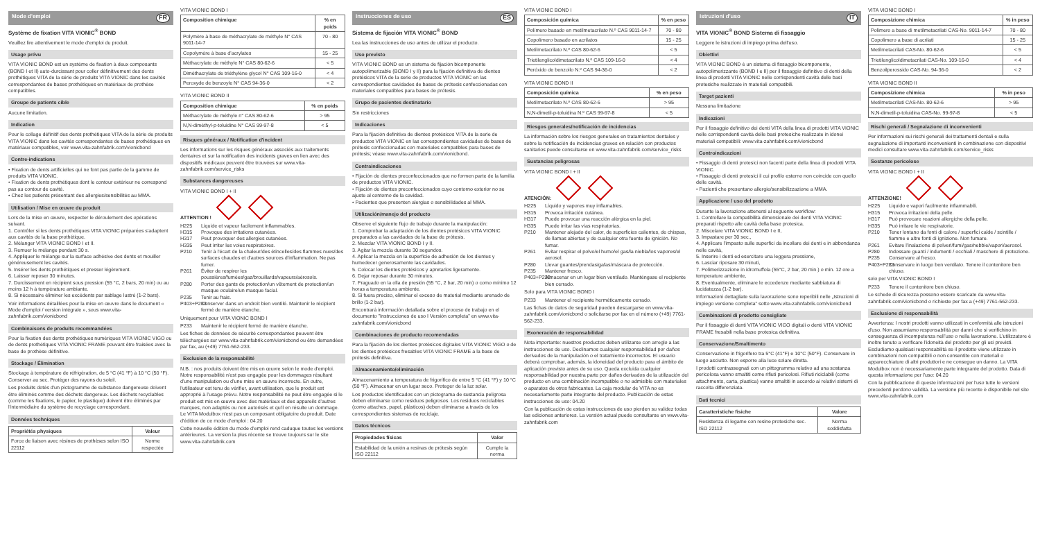Mode d'emploi FR
Système de fixation VITA VIONIC<sup>®</sup> BOND
Veuillez lire attentivement le mode d'emploi du produit.
Usage prévu
VITA VIONIC BOND est un système de fixation à deux composants (BOND I et II) auto-durcissant pour coller définitivement des dents prothétiques VITA de la série de produits VITA VIONIC dans les cavités correspondantes de bases prothétiques en matériaux de prothèse compatibles.
Groupe de patients cible
Aucune limitation.
Indication
Pour le collage définitif des dents prothétiques VITA de la série de produits VITA VIONIC dans les cavités correspondantes de bases prothétiques en matériaux compatibles, voir www.vita-zahnfabrik.com/vionicbond
Contre-indications
• Fixation de dents artificielles qui ne font pas partie de la gamme de produits VITA VIONIC.
• Fixation de dents prothétiques dont le contour extérieur ne correspond pas au contour de cavité.
• Chez les patients présentant des allergies/sensibilités au MMA.
Utilisation / Mise en œuvre du produit
Lors de la mise en œuvre, respecter le déroulement des opérations suivant.
1. Contrôler si les dents prothétiques VITA VIONIC préparées s'adaptent aux cavités de la base prothétique.
2. Mélanger VITA VIONIC BOND I et II.
3. Remuer le mélange pendant 30 s.
4. Appliquer le mélange sur la surface adhésive des dents et mouiller généreusement les cavités.
5. Insérer les dents prothétiques et presser légèrement.
6. Laisser reposer 30 minutes.
7. Durcissement en récipient sous pression (55 °C, 2 bars, 20 min) ou au moins 12 h à température ambiante.
8. Si nécessaire éliminer les excédents par sablage lustré (1-2 bars).
Voir informations détaillées pour la mise en œuvre dans le document « Mode d'emploi / version intégrale », sous www.vita-zahnfabrik.com/vionicbond
Combinaisons de produits recommandées
Pour la fixation des dents prothétiques numériques VITA VIONIC VIGO ou de dents prothétiques VITA VIONIC FRAME pouvant être fraisées avec la base de prothèse définitive.
Stockage / Élimination
Stockage à température de réfrigération, de 5 °C (41 °F) à 10 °C (50 °F). Conserver au sec. Protéger des rayons du soleil.
Les produits dotés d'un pictogramme de substance dangereuse doivent être éliminés comme des déchets dangereux. Les déchets recyclables (comme les fixations, le papier, le plastique) doivent être éliminés par l'intermédiaire du système de recyclage correspondant.
Données techniques
| Propriétés physiques | Valeur |
| --- | --- |
| Force de liaison avec résines de prothèses selon ISO 22112 | Norme respectée |
VITA VIONIC BOND I
| Composition chimique | % en poids |
| --- | --- |
| Polymère à base de méthacrylate de méthyle N° CAS 9011-14-7 | 70 - 80 |
| Copolymère à base d'acrylates | 15 - 25 |
| Méthacrylate de méthyle N° CAS 80-62-6 | < 5 |
| Diméthacrylate de triéthylène glycol N° CAS 109-16-0 | < 4 |
| Peroxyde de benzoyle N° CAS 94-36-0 | < 2 |
VITA VIONIC BOND II
| Composition chimique | % en poids |
| --- | --- |
| Méthacrylate de méthyle n° CAS 80-62-6 | > 95 |
| N,N-diméthyl-p-toluidine N° CAS 99-97-8 | < 5 |
Risques généraux / Notification d'incident
Les informations sur les risques généraux associés aux traitements dentaires et sur la notification des incidents graves en lien avec des dispositifs médicaux peuvent être trouvées sur www.vita-zahnfabrik.com/service_risks
Substances dangereuses
VITA VIONIC BOND I + II
ATTENTION !
H225 Liquide et vapeur facilement inflammables.
H315 Provoque des irritations cutanées.
H317 Peut provoquer des allergies cutanées.
H335 Peut irriter les voies respiratoires.
P210 Tenir à l'écart de la chaleur/des étincelles/des flammes nues/des surfaces chaudes et d'autres sources d'inflammation. Ne pas fumer.
P261 Éviter de respirer les poussières/fumées/gaz/brouillards/vapeurs/aérosols.
P280 Porter des gants de protection/un vêtement de protection/un masque oculaire/un masque facial.
P235 Tenir au frais.
P403+P233 Conserver dans un endroit bien ventilé. Maintenir le récipient fermé de manière étanche.
Uniquement pour VITA VIONIC BOND I
P233 Maintenir le récipient fermé de manière étanche.
Les fiches de données de sécurité correspondantes peuvent être téléchargées sur www.vita-zahnfabrik.com/vionicbond ou être demandées par fax, au (+49) 7761-562-233.
Exclusion de la responsabilité
N.B. : nos produits doivent être mis en œuvre selon le mode d'emploi. Notre responsabilité n'est pas engagée pour les dommages résultant d'une manipulation ou d'une mise en œuvre incorrecte. En outre, l'utilisateur est tenu de vérifier, avant utilisation, que le produit est approprié à l'usage prévu. Notre responsabilité ne peut être engagée si le produit est mis en œuvre avec des matériaux et des appareils d'autres marques, non adaptés ou non autorisés et qu'il en résulte un dommage. Le VITA Modulbox n'est pas un composant obligatoire du produit. Date d'édition de ce mode d'emploi : 04.20
Cette nouvelle édition du mode d'emploi rend caduque toutes les versions antérieures. La version la plus récente se trouve toujours sur le site www.vita-zahnfabrik.com
Instrucciones de uso ES
Sistema de fijación VITA VIONIC<sup>®</sup> BOND
Lea las instrucciones de uso antes de utilizar el producto.
Uso previsto
VITA VIONIC BOND es un sistema de fijación bicomponente autopolimerizable (BOND I y II) para la fijación definitiva de dientes protésicos VITA de la serie de productos VITA VIONIC en las correspondientes cavidades de bases de prótesis confeccionadas con materiales compatibles para bases de prótesis.
Grupo de pacientes destinatario
Sin restricciones
Indicaciones
Para la fijación definitiva de dientes protésicos VITA de la serie de productos VITA VIONIC en las correspondientes cavidades de bases de prótesis confeccionadas con materiales compatibles para bases de prótesis; véase www.vita-zahnfabrik.com/vionicbond.
Contraindicaciones
• Fijación de dientes preconfeccionados que no formen parte de la familia de productos VITA VIONIC.
• Fijación de dientes preconfeccionados cuyo contorno exterior no se ajuste al contorno de la cavidad.
• Pacientes que presenten alergias o sensibilidades al MMA.
Utilización/manejo del producto
Observe el siguiente flujo de trabajo durante la manipulación:
1. Comprobar la adaptación de los dientes protésicos VITA VIONIC preparados a las cavidades de la base de prótesis.
2. Mezclar VITA VIONIC BOND I y II.
3. Agitar la mezcla durante 30 segundos.
4. Aplicar la mezcla en la superficie de adhesión de los dientes y humedecer generosamente las cavidades.
5. Colocar los dientes protésicos y apretarlos ligeramente.
6. Dejar reposar durante 30 minutos.
7. Fraguado en la olla de presión (55 °C, 2 bar, 20 min) o como mínimo 12 horas a temperatura ambiente.
8. Si fuera preciso, eliminar el exceso de material mediante arenado de brillo (1-2 bar).
Encontrará información detallada sobre el proceso de trabajo en el documento "Instrucciones de uso I Versión completa" en www.vita-zahnfabrik.com/vionicbond
Combinaciones de producto recomendadas
Para la fijación de los dientes protésicos digitales VITA VIONIC VIGO o de los dientes protésicos fresables VITA VIONIC FRAME a la base de prótesis definitiva.
Almacenamiento/eliminación
Almacenamiento a temperatura de frigorífico de entre 5 °C (41 °F) y 10 °C (50 °F). Almacenar en un lugar seco. Proteger de la luz solar.
Los productos identificados con un pictograma de sustancia peligrosa deben eliminarse como residuos peligrosos. Los residuos reciclables (como attaches, papel, plásticos) deben eliminarse a través de los correspondientes sistemas de reciclaje.
Datos técnicos
| Propiedades físicas | Valor |
| --- | --- |
| Estabilidad de la unión a resinas de prótesis según ISO 22112 | Cumple la norma |
VITA VIONIC BOND I
| Composición química | % en peso |
| --- | --- |
| Polímero basado en metilmetacrilato N.º CAS 9011-14-7 | 70 - 80 |
| Copolímero basado en acrilatos | 15 - 25 |
| Metilmetacrilato N.º CAS 80-62-6 | < 5 |
| Trietilenglicoldimetacrilato N.º CAS 109-16-0 | < 4 |
| Peróxido de benzoilo N.º CAS 94-36-0 | < 2 |
VITA VIONIC BOND II
| Composición química | % en peso |
| --- | --- |
| Metilmetacrilato N.º CAS 80-62-6 | > 95 |
| N,N-dimetil-p-toluidina N.º CAS 99-97-8 | < 5 |
Riesgos generales/notificación de incidencias
La información sobre los riesgos generales en tratamientos dentales y sobre la notificación de incidencias graves en relación con productos sanitarios puede consultarse en www.vita-zahnfabrik.com/service_risks
Sustancias peligrosas
VITA VIONIC BOND I + II
ATENCIÓN:
H225 Líquido y vapores muy inflamables.
H315 Provoca irritación cutánea.
H317 Puede provocar una reacción alérgica en la piel.
H335 Puede irritar las vías respiratorias.
P210 Mantener alejado del calor, de superficies calientes, de chispas, de llamas abiertas y de cualquier otra fuente de ignición. No fumar.
P261 Evitar respirar el polvo/el humo/el gas/la niebla/los vapores/el aerosol.
P280 Llevar guantes/prendas/gafas/máscara de protección.
P235 Mantener fresco.
P403+P233 Almacenar en un lugar bien ventilado. Manténgase el recipiente bien cerrado.
Solo para VITA VIONIC BOND I
P233 Mantener el recipiente herméticamente cerrado.
Las fichas de datos de seguridad pueden descargarse en www.vita-zahnfabrik.com/vionicbond o solicitarse por fax en el número (+49) 7761-562-233.
Exoneración de responsabilidad
Nota importante: nuestros productos deben utilizarse con arreglo a las instrucciones de uso. Declinamos cualquier responsabilidad por daños derivados de la manipulación o el tratamiento incorrectos. El usuario deberá comprobar, además, la idoneidad del producto para el ámbito de aplicación previsto antes de su uso. Queda excluida cualquier responsabilidad por nuestra parte por daños derivados de la utilización del producto en una combinación incompatible o no admisible con materiales o aparatos de otros fabricantes. La caja modular de VITA no es necesariamente parte integrante del producto. Publicación de estas instrucciones de uso: 04.20
Con la publicación de estas instrucciones de uso pierden su validez todas las ediciones anteriores. La versión actual puede consultarse en www.vita-zahnfabrik.com
Istruzioni d'uso IT
VITA VIONIC<sup>®</sup> BOND Sistema di fissaggio
Leggere le istruzioni di impiego prima dell'uso.
Obiettivi
VITA VIONIC BOND è un sistema di fissaggio bicomponente, autopolimerizzante (BOND I e II) per il fissaggio definitivo di denti della linea di prodotti VITA VIONIC nelle corrispondenti cavità delle basi protesiche realizzate in materiali compatibili.
Target pazienti
Nessuna limitazione
Indicazioni
Per il fissaggio definitivo dei denti VITA della linea di prodotti VITA VIONIC nelle corrispondenti cavità delle basi protesiche realizzate in idonei materiali compatibili: www.vita-zahnfabrik.com/vionicbond
Controindicazioni
• Fissaggio di denti protesici non facenti parte della linea di prodotti VITA VIONIC.
• Fissaggio di denti protesici il cui profilo esterno non coincide con quello delle cavità.
• Pazienti che presentano allergie/sensibilizzazione a MMA.
Applicazione / uso del prodotto
Durante la lavorazione attenersi al seguente workflow:
1. Controllare la compatibilità dimensionale dei denti VITA VIONIC preparati rispetto alle cavità della base protesica.
2. Miscelare VITA VIONIC BOND I e II,
3. Impastare per 30 sec.,
4. Applicare l'impasto sulle superfici da incollare dei denti e in abbondanza nelle cavità,
5. Inserire i denti ed esercitare una leggera pressione,
6. Lasciar riposare 30 minuti,
7. Polimerizzazione in idromuffola (55°C, 2 bar, 20 min.) o min. 12 ore a temperature ambiente,
8. Eventualmente, eliminare le eccedenze mediante sabbiatura di lucidatezza (1-2 bar).
Informazioni dettagliate sulla lavorazione sono reperibili nelle „Istruzioni di impiego versione completa" sotto www.vita-zahnfabrik.com/vionicbond
Combinazioni di prodotto consigliate
Per il fissaggio di denti VITA VIONIC VIGO digitali o denti VITA VIONIC FRAME fresabili nella base protesica definitiva.
Conservazione/Smaltimento
Conservazione in frigorifero tra 5°C (41°F) e 10°C (50°F). Conservare in luogo asciutto. Non esporre alla luce solare diretta.
I prodotti contrassegnati con un pittogramma relativo ad una sostanza pericolosa vanno smaltiti come rifiuti pericolosi. Rifiuti riciclabili (come attachments, carta, plastica) vanno smaltiti in accordo ai relativi sistemi di raccolta differenziata.
Dati tecnici
| Caratteristiche fisiche | Valore |
| --- | --- |
| Resistenza di legame con resine protesiche sec. ISO 22112 | Norma soddisfatta |
VITA VIONIC BOND I
| Composizione chimica | % in peso |
| --- | --- |
| Polimero a base di metilmetacrilati CAS-No. 9011-14-7 | 70 - 80 |
| Copolimero a base di acrilati | 15 - 25 |
| Metilmetacrilati CAS-No. 80-62-6 | < 5 |
| Trietilenglicoldimetacrilati CAS-No. 109-16-0 | < 4 |
| Benzoilperossido CAS-No. 94-36-0 | < 2 |
VITA VIONIC BOND II
| Composizione chimica | % in peso |
| --- | --- |
| Metilmetacrilati CAS-No. 80-62-6 | > 95 |
| N,N-dimetil-p-toluidina CAS-No. 99-97-8 | < 5 |
Rischi generali / Segnalazione di inconvenienti
Per informazioni sui rischi generali dei trattamenti dentali e sulla segnalazione di importanti inconvenienti in combinazione con dispositivi medici consultare www.vita-zahnfabrik.com/service_risks
Sostanze pericolose
VITA VIONIC BOND I + II
ATTENZIONE!
H225 Liquido e vapori facilmente infiammabili.
H315 Provoca irritazioni della pelle.
H317 Può provocare reazioni allergiche della pelle.
H335 Può irritare le vie respiratorie.
P210 Tener lontano da fonti di calore / superfici calde / scintille / fiamme e altre fonti di ignizione. Non fumare.
P261 Evitare l'inalazione di polveri/fumi/gas/nebbie/vapori/aerosol.
P280 Indossare guanti / indumenti / occhiali / maschere di protezione.
P235 Conservare al fresco.
P403+P233 Conservare in luogo ben ventilato. Tenere il contenitore ben chiuso.
solo per VITA VIONIC BOND I
P233 Tenere il contenitore ben chiuso.
Le schede di sicurezza possono essere scaricate da www.vita-zahnfabrik.com/vionicbond o richieste per fax a (+49) 7761-562-233.
Esclusione di responsabilità
Avvertenza: I nostri prodotti vanno utilizzati in conformità alle istruzioni d'uso. Non assumiamo responsabilità per danni che si verifichino in conseguenza di incompetenza nell'uso o nella lavorazione. L'utilizzatore è inoltre tenuto a verificare l'idoneità del prodotto per gli usi previsti. Escludiamo qualsiasi responsabilità se il prodotto viene utilizzato in combinazioni non compatibili o non consentite con materiali o apparecchiature di altri produttori e ne consegue un danno. La VITA Modulbox non è necessariamente parte integrante del prodotto. Data di questa informazione per l'uso: 04.20
Con la pubblicazione di queste informazioni per l'uso tutte le versioni precedenti perdono validità. La versione più recente è disponibile nel sito www.vita-zahnfabrik.com